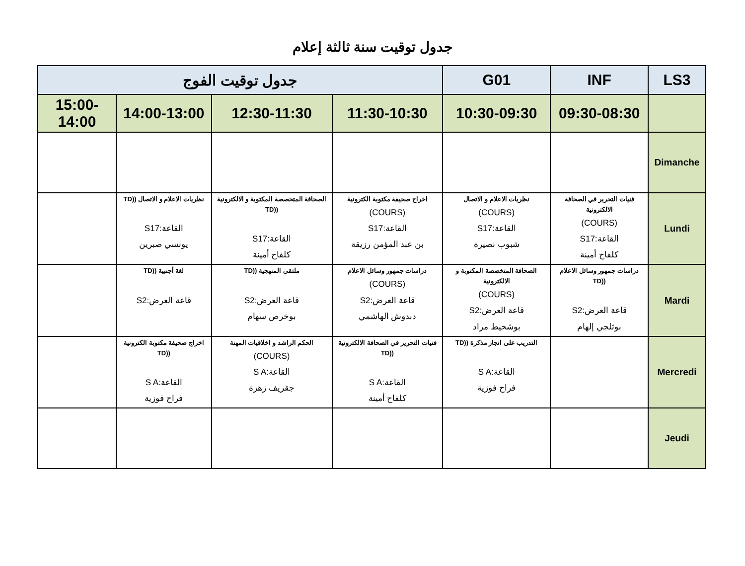جدول توقيت سنة ثالثة إعلام
| LS3 | INF | G01 | جدول توقيت الفوج | | | |
| --- | --- | --- | --- | --- | --- | --- |
| | 09:30-08:30 | 10:30-09:30 | 11:30-10:30 | 12:30-11:30 | 14:00-13:00 | 15:00-14:00 |
| Dimanche | | | | | | |
| Lundi | فنيات التحرير في الصحافة الالكترونية (COURS) القاعة:S17 كلفاح أمينة | نظريات الاعلام و الاتصال (COURS) القاعة:S17 شبوب نصيرة | اخراج صحيفة مكتوبة الكترونية (COURS) القاعة:S17 بن عبد المؤمن رزيقة | الصحافة المتخصصة المكتوبة و الالكترونية ((TD القاعة:S17 كلفاح أمينة | نظريات الاعلام و الاتصال ((TD القاعة:S17 يونسي صبرين | |
| Mardi | دراسات جمهور وسائل الاعلام ((TD قاعة العرض:S2 بوثلجي إلهام | الصحافة المتخصصة المكتوبة و الالكترونية (COURS) قاعة العرض:S2 بوشحيط مراد | دراسات جمهور وسائل الاعلام (COURS) قاعة العرض:S2 دبدوش الهاشمي | ملتقى المنهجية ((TD قاعة العرض:S2 بوخرص سهام | لغة أجنبية ((TD قاعة العرض:S2 | |
| Mercredi | | التدريب على انجاز مذكرة ((TD القاعة:S A فراح فوزية | فنيات التحرير في الصحافة الالكترونية ((TD القاعة:S A كلفاح أمينة | الحكم الراشد و اخلاقيات المهنة (COURS) القاعة:S A جقريف زهرة | اخراج صحيفة مكتوبة الكترونية ((TD القاعة:S A فراح فوزية | |
| Jeudi | | | | | | |